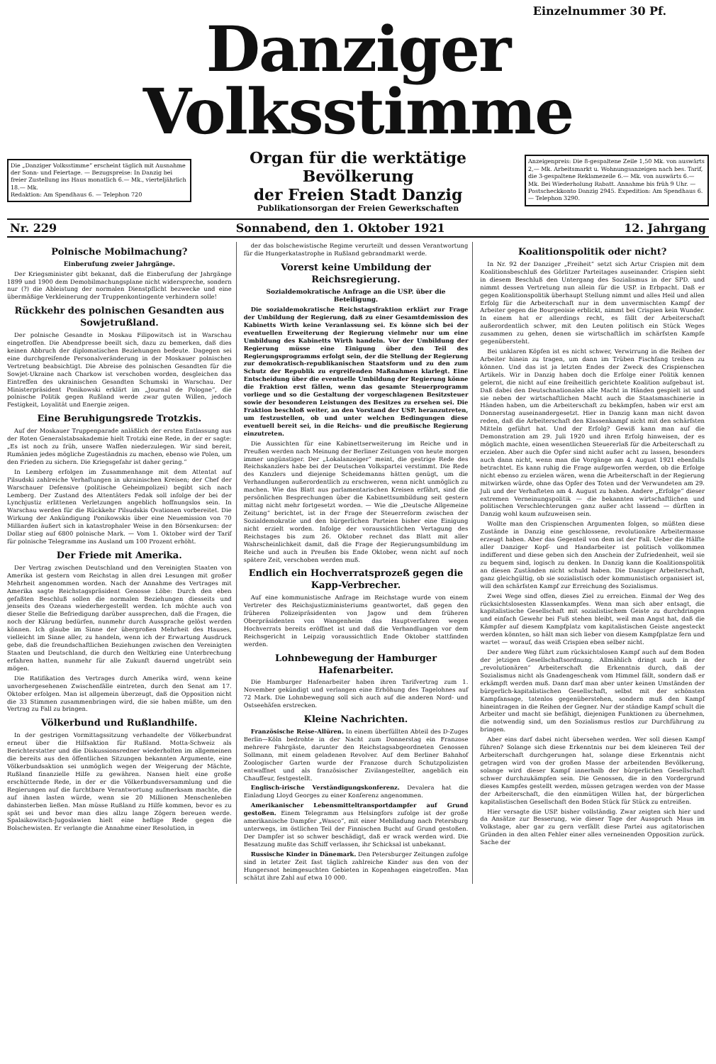Einzelnummer 30 Pf.
Danziger Volksstimme
Die „Danziger Volksstimme“ erscheint täglich mit Ausnahme der Sonn- und Feiertage. — Bezugspreise: In Danzig bei freier Zustellung ins Haus monatlich 6.— Mk., vierteljährlich 18.— Mk.
Redaktion: Am Spendhaus 6. — Telephon 720
Organ für die werktätige Bevölkerung
der Freien Stadt Danzig
Publikationsorgan der Freien Gewerkschaften
Anzeigenpreis: Die 8-gespaltene Zeile 1,50 Mk. von auswärts 2,— Mk. Arbeitsmarkt u. Wohnungsanzeigen nach bes. Tarif, die 3-gespaltene Reklamezeile 6.— Mk. von auswärts 6.— Mk. Bei Wiederholung Rabatt. Annahme bis früh 9 Uhr. — Postscheckkonto Danzig 2945. Expedition: Am Spendhaus 6. — Telephon 3290.
Nr. 229 Sonnabend, den 1. Oktober 1921 12. Jahrgang
Polnische Mobilmachung?
Einberufung zweier Jahrgänge.
Der Kriegsminister gibt bekannt, daß die Einberufung der Jahrgänge 1899 und 1900 dem Demobilmachungsplane nicht widerspreche, sondern nur (?) die Ableistung der normalen Dienstpflicht bezwecke und eine übermäßige Verkleinerung der Truppenkontingente verhindern solle!
Rückkehr des polnischen Gesandten aus Sowjetrußland.
Der polnische Gesandte in Moskau Filipowitsch ist in Warschau eingetroffen. Die Abendpresse beeilt sich, dazu zu bemerken, daß dies keinen Abbruch der diplomatischen Beziehungen bedeute. Dagegen sei eine durchgreifende Personalveränderung in der Moskauer polnischen Vertretung beabsichtigt. Die Abreise des polnischen Gesandten für die Sowjet-Ukraine nach Charkow ist verschoben worden, desgleichen das Eintreffen des ukrainischen Gesandten Schumski in Warschau. Der Ministerpräsident Ponikowski erklärt im „Journal de Pologne“, die polnische Politik gegen Rußland werde zwar guten Willen, jedoch Festigkeit, Loyalität und Energie zeigen.
Eine Beruhigungsrede Trotzkis.
Auf der Moskauer Truppenparade anläßlich der ersten Entlassung aus der Roten Generalstabsakademie hielt Trotzki eine Rede, in der er sagte: „Es ist noch zu früh, unsere Waffen niederzulegen. Wir sind bereit, Rumänien jedes mögliche Zugeständnis zu machen, ebenso wie Polen, um den Frieden zu sichern. Die Kriegsgefahr ist daher gering.“
In Lemberg erfolgen im Zusammenhange mit dem Attentat auf Pilsudski zahlreiche Verhaftungen in ukrainischen Kreisen; der Chef der Warschauer Defensive (politische Geheimpolizei) begibt sich nach Lemberg. Der Zustand des Attentäters Fedak soll infolge der bei der Lynchjustiz erlittenen Verletzungen angeblich hoffnungslos sein. In Warschau werden für die Rückkehr Pilsudskis Ovationen vorbereitet. Die Wirkung der Ankündigung Ponikowskis über eine Neuemission von 70 Milliarden äußert sich in katastrophaler Weise in den Börsenkursen: der Dollar stieg auf 6800 polnische Mark. — Vom 1. Oktober wird der Tarif für polnische Telegramme ins Ausland um 100 Prozent erhöht.
Der Friede mit Amerika.
Der Vertrag zwischen Deutschland und den Vereinigten Staaten von Amerika ist gestern vom Reichstag in allen drei Lesungen mit großer Mehrheit angenommen worden. Nach der Annahme des Vertrages mit Amerika sagte Reichstagspräsident Genosse Löbe: Durch den eben gefaßten Beschluß sollen die normalen Beziehungen diesseits und jenseits des Ozeans wiederhergestellt werden. Ich möchte auch von dieser Stelle die Befriedigung darüber aussprechen, daß die Fragen, die noch der Klärung bedürfen, nunmehr durch Aussprache gelöst werden können. Ich glaube im Sinne der übergroßen Mehrheit des Hauses, vielleicht im Sinne aller, zu handeln, wenn ich der Erwartung Ausdruck gebe, daß die freundschaftlichen Beziehungen zwischen den Vereinigten Staaten und Deutschland, die durch den Weltkrieg eine Unterbrechung erfahren hatten, nunmehr für alle Zukunft dauernd ungetrübt sein mögen.
Die Ratifikation des Vertrages durch Amerika wird, wenn keine unvorhergesehenen Zwischenfälle eintreten, durch den Senat am 17. Oktober erfolgen. Man ist allgemein überzeugt, daß die Opposition nicht die 33 Stimmen zusammenbringen wird, die sie haben müßte, um den Vertrag zu Fall zu bringen.
Völkerbund und Rußlandhilfe.
In der gestrigen Vormittagssitzung verhandelte der Völkerbundrat erneut über die Hilfsaktion für Rußland. Motta-Schweiz als Berichterstatter und die Diskussionsredner wiederholten im allgemeinen die bereits aus den öffentlichen Sitzungen bekannten Argumente, eine Völkerbundsaktion sei unmöglich wegen der Weigerung der Mächte, Rußland finanzielle Hilfe zu gewähren. Nansen hielt eine große erschütternde Rede, in der er die Völkerbundsversammlung und die Regierungen auf die furchtbare Verantwortung aufmerksam machte, die auf ihnen lasten würde, wenn sie 20 Millionen Menschenleben dahinsterben ließen. Man müsse Rußland zu Hilfe kommen, bevor es zu spät sei und bevor man dies allzu lange Zögern bereuen werde. Spalaikowitsch-Jugoslawien hielt eine heftige Rede gegen die Bolschewisten. Er verlangte die Annahme einer Resolution, in
der das bolschewistische Regime verurteilt und dessen Verantwortung für die Hungerkatastrophe in Rußland gebrandmarkt werde.
Vorerst keine Umbildung der Reichsregierung.
Sozialdemokratische Anfrage an die USP. über die Beteiligung.
Die sozialdemokratische Reichstagsfraktion erklärt zur Frage der Umbildung der Regierung, daß zu einer Gesamtdemission des Kabinetts Wirth keine Veranlassung sei. Es könne sich bei der eventuellen Erweiterung der Regierung vielmehr nur um eine Umbildung des Kabinetts Wirth handeln. Vor der Umbildung der Regierung müsse eine Einigung über den Teil des Regierungsprogramms erfolgt sein, der die Stellung der Regierung zur demokratisch-republikanischen Staatsform und zu den zum Schutz der Republik zu ergreifenden Maßnahmen klarlegt. Eine Entscheidung über die eventuelle Umbildung der Regierung könne die Fraktion erst fällen, wenn das gesamte Steuerprogramm vorliege und so die Gestaltung der vorgeschlagenen Besitzsteuer sowie der besonderen Leistungen des Besitzes zu ersehen sei. Die Fraktion beschloß weiter, an den Vorstand der USP. heranzutreten, um festzustellen, ob und unter welchen Bedingungen diese eventuell bereit sei, in die Reichs- und die preußische Regierung einzutreten.
Die Aussichten für eine Kabinettserweiterung im Reiche und in Preußen werden nach Meinung der Berliner Zeitungen von heute morgen immer ungünstiger. Der „Lokalanzeiger“ meint, die gestrige Rede des Reichskanzlers habe bei der Deutschen Volkspartei verstimmt. Die Rede des Kanzlers und diejenige Scheidemanns hätten genügt, um die Verhandlungen außerordentlich zu erschweren, wenn nicht unmöglich zu machen. Wie das Blatt aus parlamentarischen Kreisen erfährt, sind die persönlichen Besprechungen über die Kabinettsumbildung seit gestern mittag nicht mehr fortgesetzt worden. — Wie die „Deutsche Allgemeine Zeitung“ berichtet, ist in der Frage der Steuerreform zwischen der Sozialdemokratie und den bürgerlichen Parteien bisher eine Einigung nicht erzielt worden. Infolge der voraussichtlichen Vertagung des Reichstages bis zum 26. Oktober rechnet das Blatt mit aller Wahrscheinlichkeit damit, daß die Frage der Regierungsumbildung im Reiche und auch in Preußen bis Ende Oktober, wenn nicht auf noch spätere Zeit, verschoben werden muß.
Endlich ein Hochverratsprozeß gegen die Kapp-Verbrecher.
Auf eine kommunistische Anfrage im Reichstage wurde von einem Vertreter des Reichsjustizministeriums geantwortet, daß gegen den früheren Polizeipräsidenten von Jagow und dem früheren Oberpräsidenten von Wangenheim das Hauptverfahren wegen Hochverrats bereits eröffnet ist und daß die Verhandlungen vor dem Reichsgericht in Leipzig voraussichtlich Ende Oktober stattfinden werden.
Lohnbewegung der Hamburger Hafenarbeiter.
Die Hamburger Hafenarbeiter haben ihren Tarifvertrag zum 1. November gekündigt und verlangen eine Erhöhung des Tagelohnes auf 72 Mark. Die Lohnbewegung soll sich auch auf die anderen Nord- und Ostseehäfen erstrecken.
Kleine Nachrichten.
Französische Reise-Allüren. In einem überfüllten Abteil des D-Zuges Berlin—Köln bedrohte in der Nacht zum Donnerstag ein Franzose mehrere Fahrgäste, darunter den Reichstagsabgeordneten Genossen Sollmann, mit einem geladenen Revolver. Auf dem Berliner Bahnhof Zoologischer Garten wurde der Franzose durch Schutzpolizisten entwaffnet und als französischer Zivilangestellter, angeblich ein Chauffeur, festgestellt.
Englisch-irische Verständigungskonferenz. Devalera hat die Einladung Lloyd Georges zu einer Konferenz angenommen.
Amerikanischer Lebensmitteltransportdampfer auf Grund gestoßen. Einem Telegramm aus Helsingfors zufolge ist der große amerikanische Dampfer „Wasco“, mit einer Mehlladung nach Petersburg unterwegs, im östlichen Teil der Finnischen Bucht auf Grund gestoßen. Der Dampfer ist so schwer beschädigt, daß er wrack werden wird. Die Besatzung mußte das Schiff verlassen, ihr Schicksal ist unbekannt.
Russische Kinder in Dänemark. Den Petersburger Zeitungen zufolge sind in letzter Zeit fast täglich zahlreiche Kinder aus den von der Hungersnot heimgesuchten Gebieten in Kopenhagen eingetroffen. Man schätzt ihre Zahl auf etwa 10 000.
Koalitionspolitik oder nicht?
In Nr. 92 der Danziger „Freiheit“ setzt sich Artur Crispien mit dem Koalitionsbeschluß des Görlitzer Parteitages auseinander. Crispien sieht in diesem Beschluß den Untergang des Sozialismus in der SPD. und nimmt dessen Vertretung nun allein für die USP. in Erbpacht. Daß er gegen Koalitionspolitik überhaupt Stellung nimmt und alles Heil und allen Erfolg für die Arbeiterschaft nur in dem unvermischten Kampf der Arbeiter gegen die Bourgeoisie erblickt, nimmt bei Crispien kein Wunder. In einem hat er allerdings recht, es fällt der Arbeiterschaft außerordentlich schwer, mit den Leuten politisch ein Stück Weges zusammen zu gehen, denen sie wirtschaftlich im schärfsten Kampfe gegenübersteht.
Bei unklaren Köpfen ist es nicht schwer, Verwirrung in die Reihen der Arbeiter hinein zu tragen, um dann im Trüben Fischfang treiben zu können. Und das ist ja letzten Endes der Zweck des Crispienschen Artikels. Wir in Danzig haben doch die Erfolge einer Politik kennen gelernt, die nicht auf eine freiheitlich gerichtete Koalition aufgebaut ist. Daß dabei den Deutschnationalen alle Macht in Händen gespielt ist und sie neben der wirtschaftlichen Macht auch die Staatsmaschinerie in Händen haben, um die Arbeiterschaft zu bekämpfen, haben wir erst am Donnerstag auseinandergesetzt. Hier in Danzig kann man nicht davon reden, daß die Arbeiterschaft den Klassenkampf nicht mit den schärfsten Mitteln geführt hat. Und der Erfolg? Gewiß kann man auf die Demonstration am 29. Juli 1920 und ihren Erfolg hinweisen, der es möglich machte, einen wesentlichen Steuererlaß für die Arbeiterschaft zu erzielen. Aber auch die Opfer sind nicht außer acht zu lassen, besonders auch dann nicht, wenn man die Vorgänge am 4. August 1921 ebenfalls betrachtet. Es kann ruhig die Frage aufgeworfen werden, ob die Erfolge nicht ebenso zu erzielen wären, wenn die Arbeiterschaft in der Regierung mitwirken würde, ohne das Opfer des Toten und der Verwundeten am 29. Juli und der Verhafteten am 4. August zu haben. Andere „Erfolge“ dieser extremen Verneinungspolitik — die bekannten wirtschaftlichen und politischen Verschlechterungen ganz außer acht lassend — dürften in Danzig wohl kaum aufzuweisen sein.
Wollte man den Crispienschen Argumenten folgen, so müßten diese Zustände in Danzig eine geschlossene, revolutionäre Arbeitermasse erzeugt haben. Aber das Gegenteil von dem ist der Fall. Ueber die Hälfte aller Danziger Kopf- und Handarbeiter ist politisch vollkommen indifferent und diese geben sich den Anschein der Zufriedenheit, weil sie zu bequem sind, logisch zu denken. In Danzig kann die Koalitionspolitik an diesen Zuständen nicht schuld haben. Die Danziger Arbeiterschaft, ganz gleichgültig, ob sie sozialistisch oder kommunistisch organisiert ist, will den schärfsten Kampf zur Erreichung des Sozialismus.
Zwei Wege sind offen, dieses Ziel zu erreichen. Einmal der Weg des rücksichtslosesten Klassenkampfes. Wenn man sich aber entsagt, die kapitalistische Gesellschaft mit sozialistischem Geiste zu durchdringen und einfach Gewehr bei Fuß stehen bleibt, weil man Angst hat, daß die Kämpfer auf diesem Kampfplatz vom kapitalistischen Geiste angesteckt werden könnten, so hält man sich lieber von diesem Kampfplatze fern und wartet — worauf, das weiß Crispien eben selber nicht.
Der andere Weg führt zum rücksichtslosen Kampf auch auf dem Boden der jetzigen Gesellschaftsordnung. Allmählich dringt auch in der „revolutionären“ Arbeiterschaft die Erkenntnis durch, daß der Sozialismus nicht als Gnadengeschenk vom Himmel fällt, sondern daß er erkämpft werden muß. Dann darf man aber unter keinen Umständen der bürgerlich-kapitalistischen Gesellschaft, selbst mit der schönsten Kampfansage, tatenlos gegenüberstehen, sondern muß den Kampf hineintragen in die Reihen der Gegner. Nur der ständige Kampf schult die Arbeiter und macht sie befähigt, diejenigen Funktionen zu übernehmen, die notwendig sind, um den Sozialismus restlos zur Durchführung zu bringen.
Aber eins darf dabei nicht übersehen werden. Wer soll diesen Kampf führen? Solange sich diese Erkenntnis nur bei dem kleineren Teil der Arbeiterschaft durchgerungen hat, solange diese Erkenntnis nicht getragen wird von der großen Masse der arbeitenden Bevölkerung, solange wird dieser Kampf innerhalb der bürgerlichen Gesellschaft schwer durchzukämpfen sein. Die Genossen, die in den Vordergrund dieses Kampfes gestellt werden, müssen getragen werden von der Masse der Arbeiterschaft, die den einmütigen Willen hat, der bürgerlichen kapitalistischen Gesellschaft den Boden Stück für Stück zu entreißen.
Hier versagte die USP. bisher vollständig. Zwar zeigten sich hier und da Ansätze zur Besserung, wie dieser Tage der Ausspruch Maus im Volkstage, aber gar zu gern verfällt diese Partei aus agitatorischen Gründen in den alten Fehler einer alles verneinenden Opposition zurück. Sache der